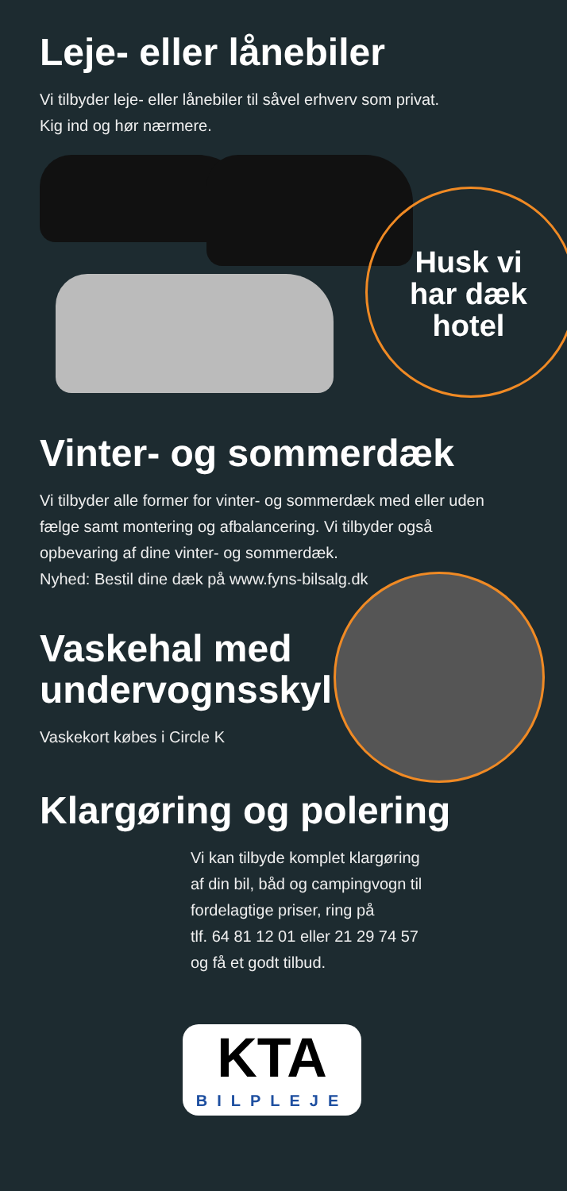Leje- eller lånebiler
Vi tilbyder leje- eller lånebiler til såvel erhverv som privat.
Kig ind og hør nærmere.
Husk vi
har dæk
hotel
Vinter- og sommerdæk
Vi tilbyder alle former for vinter- og sommerdæk med eller uden
fælge samt montering og afbalancering. Vi tilbyder også
opbevaring af dine vinter- og sommerdæk.
Nyhed: Bestil dine dæk på www.fyns-bilsalg.dk
Vaskehal med
undervognsskyl
Vaskekort købes i Circle K
Klargøring og polering
Vi kan tilbyde komplet klargøring
af din bil, båd og campingvogn til
fordelagtige priser, ring på
tlf. 64 81 12 01 eller 21 29 74 57
og få et godt tilbud.
KTA
BILPLEJE